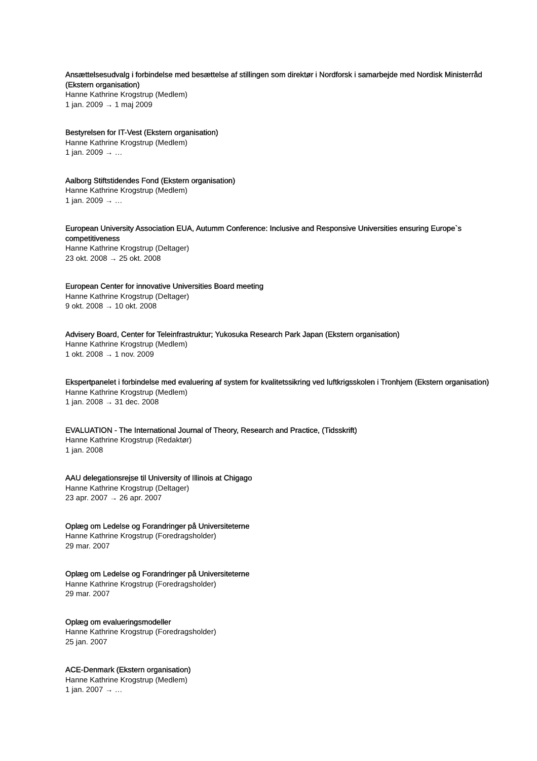Ansættelsesudvalg i forbindelse med besættelse af stillingen som direktør i Nordforsk i samarbejde med Nordisk Ministerråd (Ekstern organisation)
Hanne Kathrine Krogstrup (Medlem)
1 jan. 2009 → 1 maj 2009
Bestyrelsen for IT-Vest (Ekstern organisation)
Hanne Kathrine Krogstrup (Medlem)
1 jan. 2009 → …
Aalborg Stiftstidendes Fond (Ekstern organisation)
Hanne Kathrine Krogstrup (Medlem)
1 jan. 2009 → …
European University Association EUA, Autumm Conference: Inclusive and Responsive Universities ensuring Europe`s competitiveness
Hanne Kathrine Krogstrup (Deltager)
23 okt. 2008 → 25 okt. 2008
European Center for innovative Universities Board meeting
Hanne Kathrine Krogstrup (Deltager)
9 okt. 2008 → 10 okt. 2008
Advisery Board, Center for Teleinfrastruktur; Yukosuka Research Park Japan (Ekstern organisation)
Hanne Kathrine Krogstrup (Medlem)
1 okt. 2008 → 1 nov. 2009
Ekspertpanelet i forbindelse med evaluering af system for kvalitetssikring ved luftkrigsskolen i Tronhjem (Ekstern organisation)
Hanne Kathrine Krogstrup (Medlem)
1 jan. 2008 → 31 dec. 2008
EVALUATION - The International Journal of Theory, Research and Practice, (Tidsskrift)
Hanne Kathrine Krogstrup (Redaktør)
1 jan. 2008
AAU delegationsrejse til University of Illinois at Chigago
Hanne Kathrine Krogstrup (Deltager)
23 apr. 2007 → 26 apr. 2007
Oplæg om Ledelse og Forandringer på Universiteterne
Hanne Kathrine Krogstrup (Foredragsholder)
29 mar. 2007
Oplæg om Ledelse og Forandringer på Universiteterne
Hanne Kathrine Krogstrup (Foredragsholder)
29 mar. 2007
Oplæg om evalueringsmodeller
Hanne Kathrine Krogstrup (Foredragsholder)
25 jan. 2007
ACE-Denmark (Ekstern organisation)
Hanne Kathrine Krogstrup (Medlem)
1 jan. 2007 → …